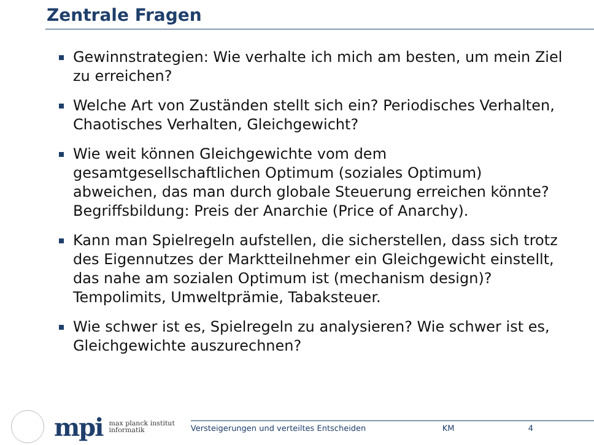Zentrale Fragen
Gewinnstrategien: Wie verhalte ich mich am besten, um mein Ziel zu erreichen?
Welche Art von Zuständen stellt sich ein? Periodisches Verhalten, Chaotisches Verhalten, Gleichgewicht?
Wie weit können Gleichgewichte vom dem gesamtgesellschaftlichen Optimum (soziales Optimum) abweichen, das man durch globale Steuerung erreichen könnte? Begriffsbildung: Preis der Anarchie (Price of Anarchy).
Kann man Spielregeln aufstellen, die sicherstellen, dass sich trotz des Eigennutzes der Marktteilnehmer ein Gleichgewicht einstellt, das nahe am sozialen Optimum ist (mechanism design)? Tempolimits, Umweltprämie, Tabaksteuer.
Wie schwer ist es, Spielregeln zu analysieren? Wie schwer ist es, Gleichgewichte auszurechnen?
mpi
max planck institut
informatik
Versteigerungen und verteiltes Entscheiden KM 4